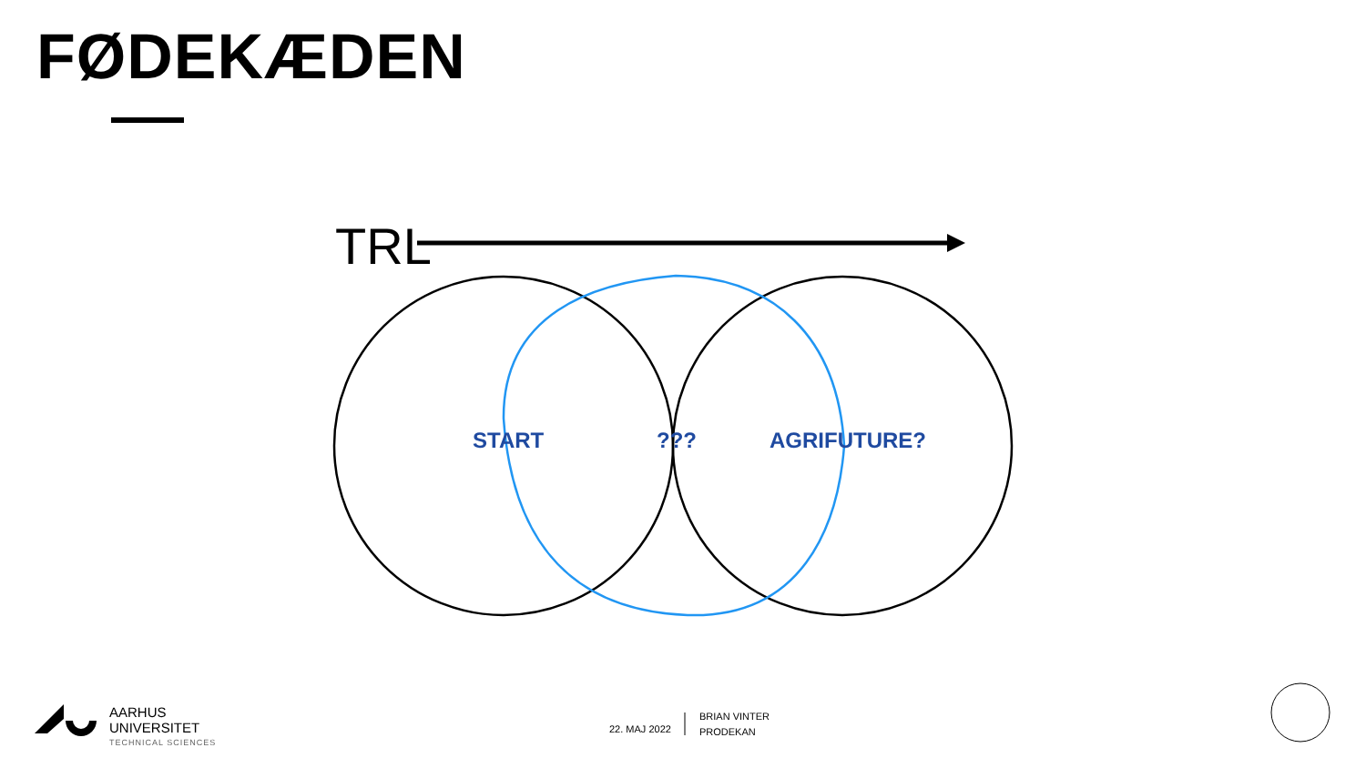FØDEKÆDEN
TRL
START ??? AGRIFUTURE?
AARHUS
UNIVERSITET
TECHNICAL SCIENCES
22. MAJ 2022
BRIAN VINTER
PRODEKAN